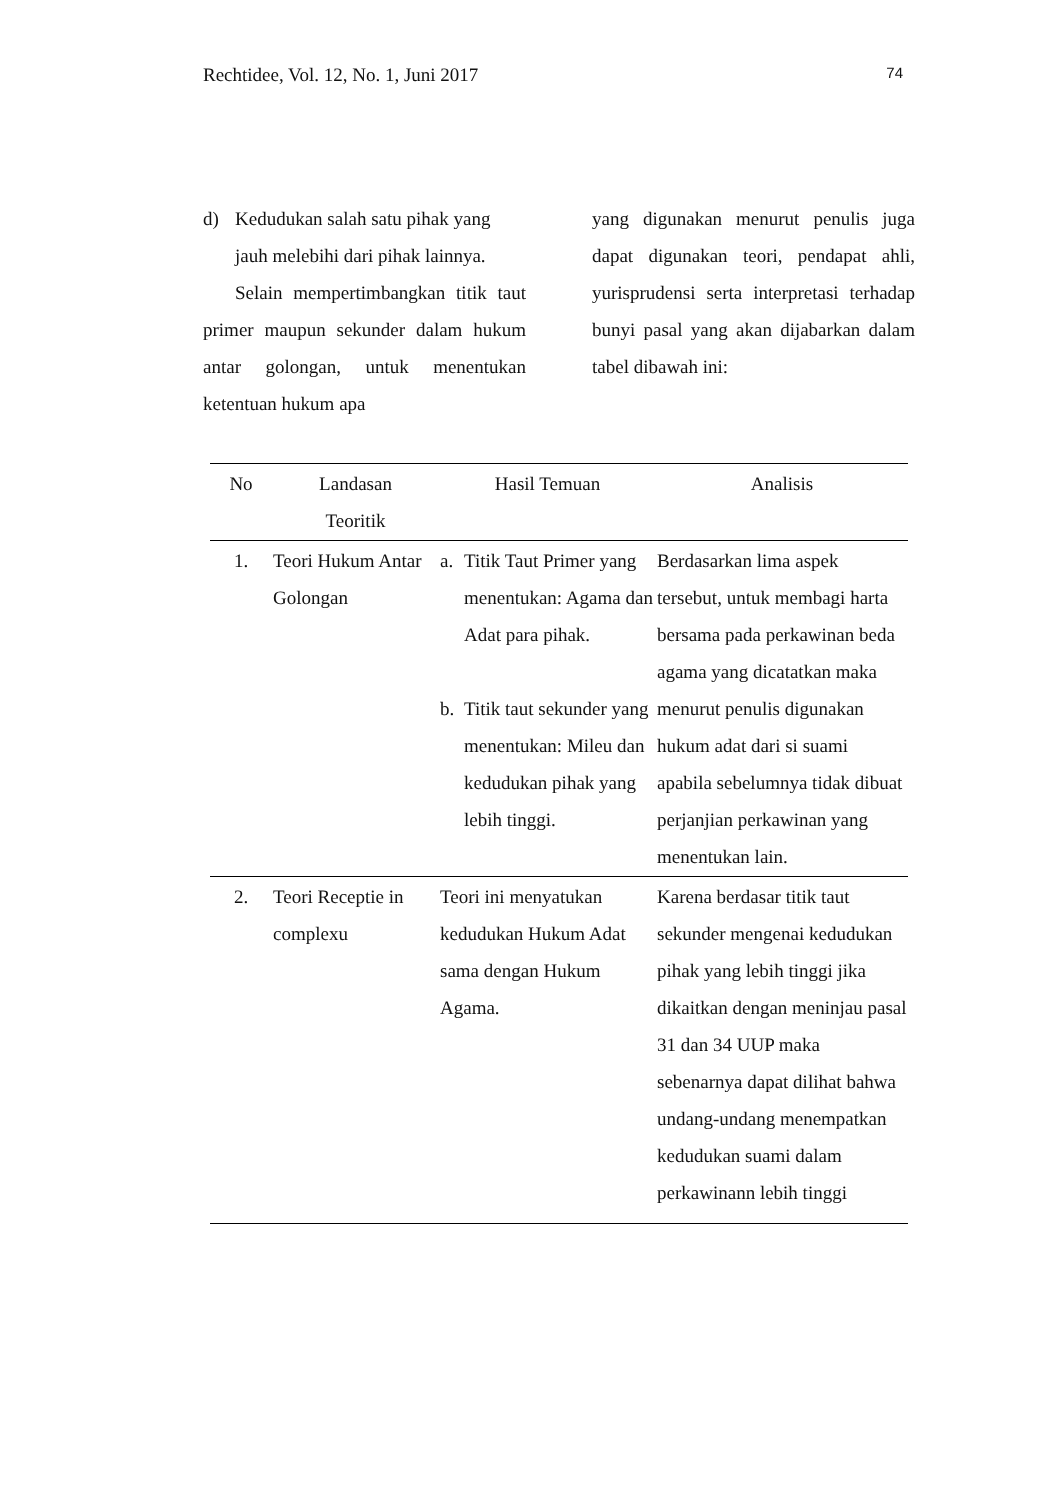Rechtidee, Vol. 12, No. 1, Juni 2017 74
d) Kedudukan salah satu pihak yang jauh melebihi dari pihak lainnya.
Selain mempertimbangkan titik taut primer maupun sekunder dalam hukum antar golongan, untuk menentukan ketentuan hukum apa
yang digunakan menurut penulis juga dapat digunakan teori, pendapat ahli, yurisprudensi serta interpretasi terhadap bunyi pasal yang akan dijabarkan dalam tabel dibawah ini:
| No | Landasan Teoritik | Hasil Temuan | Analisis |
| --- | --- | --- | --- |
| 1. | Teori Hukum Antar Golongan | a. Titik Taut Primer yang menentukan: Agama dan Adat para pihak. b. Titik taut sekunder yang menentukan: Mileu dan kedudukan pihak yang lebih tinggi. | Berdasarkan lima aspek tersebut, untuk membagi harta bersama pada perkawinan beda agama yang dicatatkan maka menurut penulis digunakan hukum adat dari si suami apabila sebelumnya tidak dibuat perjanjian perkawinan yang menentukan lain. |
| 2. | Teori Receptie in complexu | Teori ini menyatukan kedudukan Hukum Adat sama dengan Hukum Agama. | Karena berdasar titik taut sekunder mengenai kedudukan pihak yang lebih tinggi jika dikaitkan dengan meninjau pasal 31 dan 34 UUP maka sebenarnya dapat dilihat bahwa undang-undang menempatkan kedudukan suami dalam perkawinann lebih tinggi |